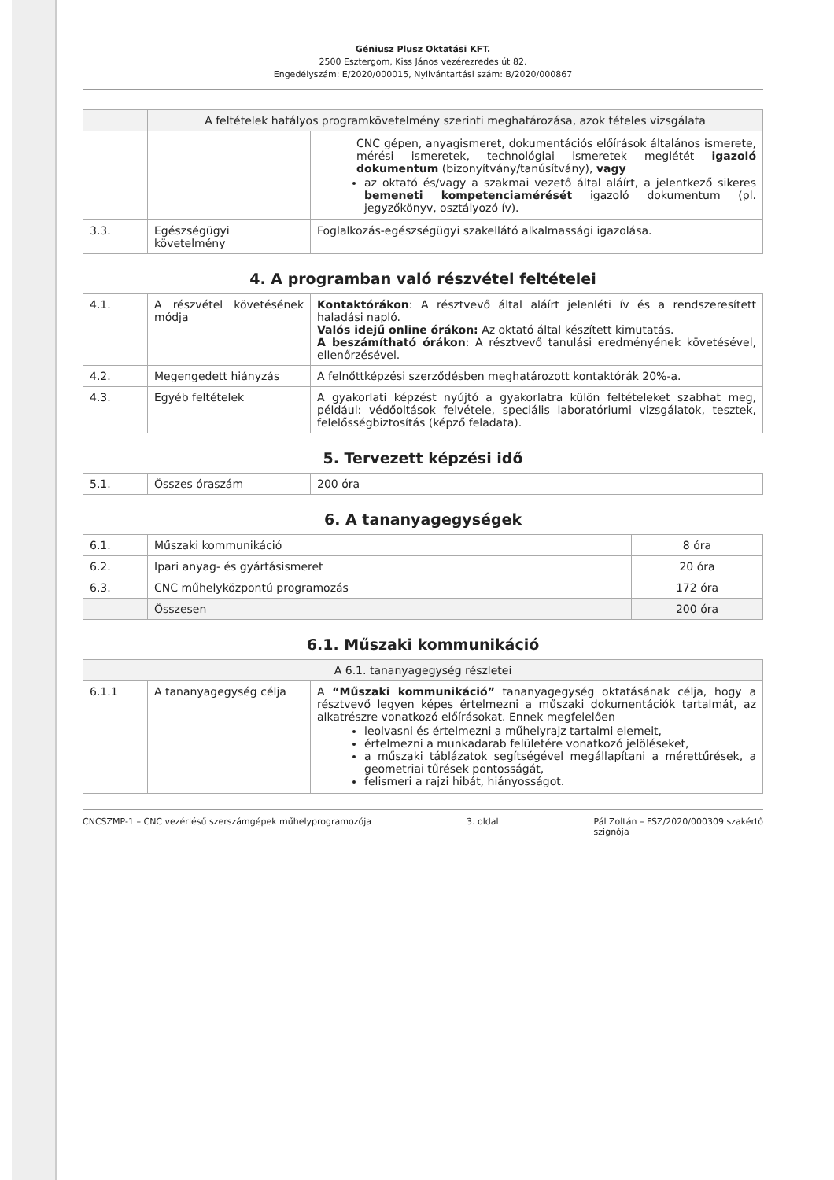Géniusz Plusz Oktatási KFT.
2500 Esztergom, Kiss János vezérezredes út 82.
Engedélyszám: E/2020/000015, Nyilvántartási szám: B/2020/000867
| | A feltételek hatályos programkövetelmény szerinti meghatározása, azok tételes vizsgálata | |
| --- | --- | --- |
| | | CNC gépen, anyagismeret, dokumentációs előírások általános ismerete, mérési ismeretek, technológiai ismeretek meglétét igazoló dokumentum (bizonyítvány/tanúsítvány), vagy az oktató és/vagy a szakmai vezető által aláírt, a jelentkező sikeres bemeneti kompetenciamérését igazoló dokumentum (pl. jegyzőkönyv, osztályozó ív). |
| 3.3. | Egészségügyi követelmény | Foglalkozás-egészségügyi szakellátó alkalmassági igazolása. |
4. A programban való részvétel feltételei
| 4.1. | A részvétel követésének módja | Kontaktórákon : A résztvevő által aláírt jelenléti ív és a rendszeresített haladási napló. Valós idejű online órákon: Az oktató által készített kimutatás. A beszámítható órákon : A résztvevő tanulási eredményének követésével, ellenőrzésével. |
| 4.2. | Megengedett hiányzás | A felnőttképzési szerződésben meghatározott kontaktórák 20%-a. |
| 4.3. | Egyéb feltételek | A gyakorlati képzést nyújtó a gyakorlatra külön feltételeket szabhat meg, például: védőoltások felvétele, speciális laboratóriumi vizsgálatok, tesztek, felelősségbiztosítás (képző feladata). |
5. Tervezett képzési idő
| 5.1. | Összes óraszám | 200 óra |
6. A tananyagegységek
| 6.1. | Műszaki kommunikáció | 8 óra |
| 6.2. | Ipari anyag- és gyártásismeret | 20 óra |
| 6.3. | CNC műhelyközpontú programozás | 172 óra |
| | Összesen | 200 óra |
6.1. Műszaki kommunikáció
| A 6.1. tananyagegység részletei | | |
| --- | --- | --- |
| 6.1.1 | A tananyagegység célja | A “Műszaki kommunikáció” tananyagegység oktatásának célja, hogy a résztvevő legyen képes értelmezni a műszaki dokumentációk tartalmát, az alkatrészre vonatkozó előírásokat. Ennek megfelelően leolvasni és értelmezni a műhelyrajz tartalmi elemeit, értelmezni a munkadarab felületére vonatkozó jelöléseket, a műszaki táblázatok segítségével megállapítani a mérettűrések, a geometriai tűrések pontosságát, felismeri a rajzi hibát, hiányosságot. |
CNCSZMP-1 – CNC vezérlésű szerszámgépek műhelyprogramozója 3. oldal Pál Zoltán – FSZ/2020/000309 szakértő
szignója